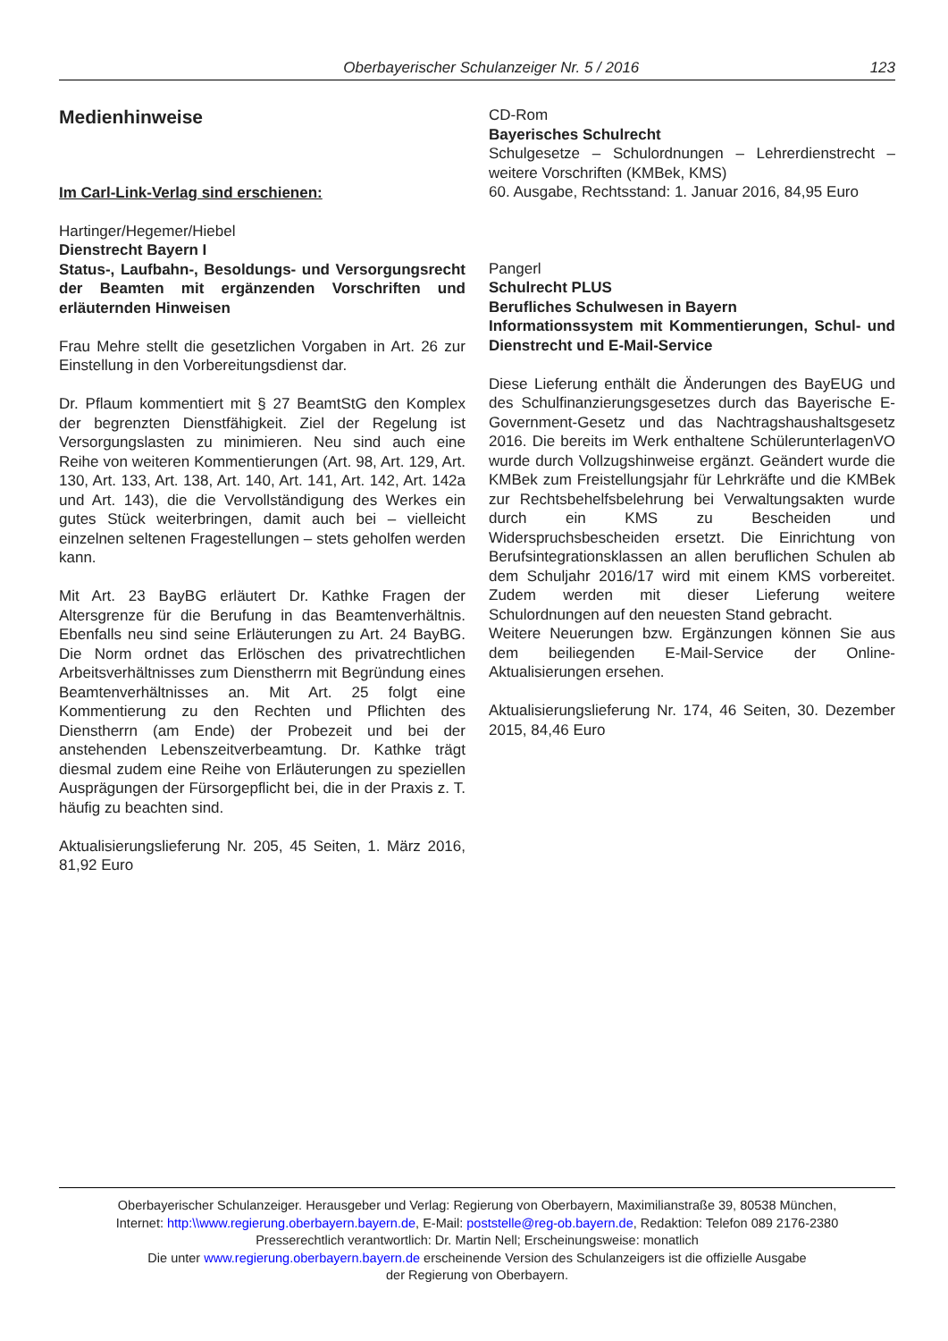Oberbayerischer Schulanzeiger Nr. 5 / 2016 123
Medienhinweise
Im Carl-Link-Verlag sind erschienen:
Hartinger/Hegemer/Hiebel
Dienstrecht Bayern I
Status-, Laufbahn-, Besoldungs- und Versorgungsrecht der Beamten mit ergänzenden Vorschriften und erläuternden Hinweisen
Frau Mehre stellt die gesetzlichen Vorgaben in Art. 26 zur Einstellung in den Vorbereitungsdienst dar.
Dr. Pflaum kommentiert mit § 27 BeamtStG den Komplex der begrenzten Dienstfähigkeit. Ziel der Regelung ist Versorgungslasten zu minimieren. Neu sind auch eine Reihe von weiteren Kommentierungen (Art. 98, Art. 129, Art. 130, Art. 133, Art. 138, Art. 140, Art. 141, Art. 142, Art. 142a und Art. 143), die die Vervollständigung des Werkes ein gutes Stück weiterbringen, damit auch bei – vielleicht einzelnen seltenen Fragestellungen – stets geholfen werden kann.
Mit Art. 23 BayBG erläutert Dr. Kathke Fragen der Altersgrenze für die Berufung in das Beamtenverhältnis. Ebenfalls neu sind seine Erläuterungen zu Art. 24 BayBG. Die Norm ordnet das Erlöschen des privatrechtlichen Arbeitsverhältnisses zum Dienstherrn mit Begründung eines Beamtenverhältnisses an. Mit Art. 25 folgt eine Kommentierung zu den Rechten und Pflichten des Dienstherrn (am Ende) der Probezeit und bei der anstehenden Lebenszeitverbeamtung. Dr. Kathke trägt diesmal zudem eine Reihe von Erläuterungen zu speziellen Ausprägungen der Fürsorgepflicht bei, die in der Praxis z. T. häufig zu beachten sind.
Aktualisierungslieferung Nr. 205, 45 Seiten, 1. März 2016, 81,92 Euro
CD-Rom
Bayerisches Schulrecht
Schulgesetze – Schulordnungen – Lehrerdienstrecht – weitere Vorschriften (KMBek, KMS)
60. Ausgabe, Rechtsstand: 1. Januar 2016, 84,95 Euro
Pangerl
Schulrecht PLUS
Berufliches Schulwesen in Bayern
Informationssystem mit Kommentierungen, Schul- und Dienstrecht und E-Mail-Service
Diese Lieferung enthält die Änderungen des BayEUG und des Schulfinanzierungsgesetzes durch das Bayerische E-Government-Gesetz und das Nachtragshaushaltsgesetz 2016. Die bereits im Werk enthaltene SchülerunterlagenVO wurde durch Vollzugshinweise ergänzt. Geändert wurde die KMBek zum Freistellungsjahr für Lehrkräfte und die KMBek zur Rechtsbehelfsbelehrung bei Verwaltungsakten wurde durch ein KMS zu Bescheiden und Widerspruchsbescheiden ersetzt. Die Einrichtung von Berufsintegrationsklassen an allen beruflichen Schulen ab dem Schuljahr 2016/17 wird mit einem KMS vorbereitet. Zudem werden mit dieser Lieferung weitere Schulordnungen auf den neuesten Stand gebracht.
Weitere Neuerungen bzw. Ergänzungen können Sie aus dem beiliegenden E-Mail-Service der Online-Aktualisierungen ersehen.
Aktualisierungslieferung Nr. 174, 46 Seiten, 30. Dezember 2015, 84,46 Euro
Oberbayerischer Schulanzeiger. Herausgeber und Verlag: Regierung von Oberbayern, Maximilianstraße 39, 80538 München,
Internet: http:\\www.regierung.oberbayern.bayern.de, E-Mail: poststelle@reg-ob.bayern.de, Redaktion: Telefon 089 2176-2380
Presserechtlich verantwortlich: Dr. Martin Nell; Erscheinungsweise: monatlich
Die unter www.regierung.oberbayern.bayern.de erscheinende Version des Schulanzeigers ist die offizielle Ausgabe
der Regierung von Oberbayern.